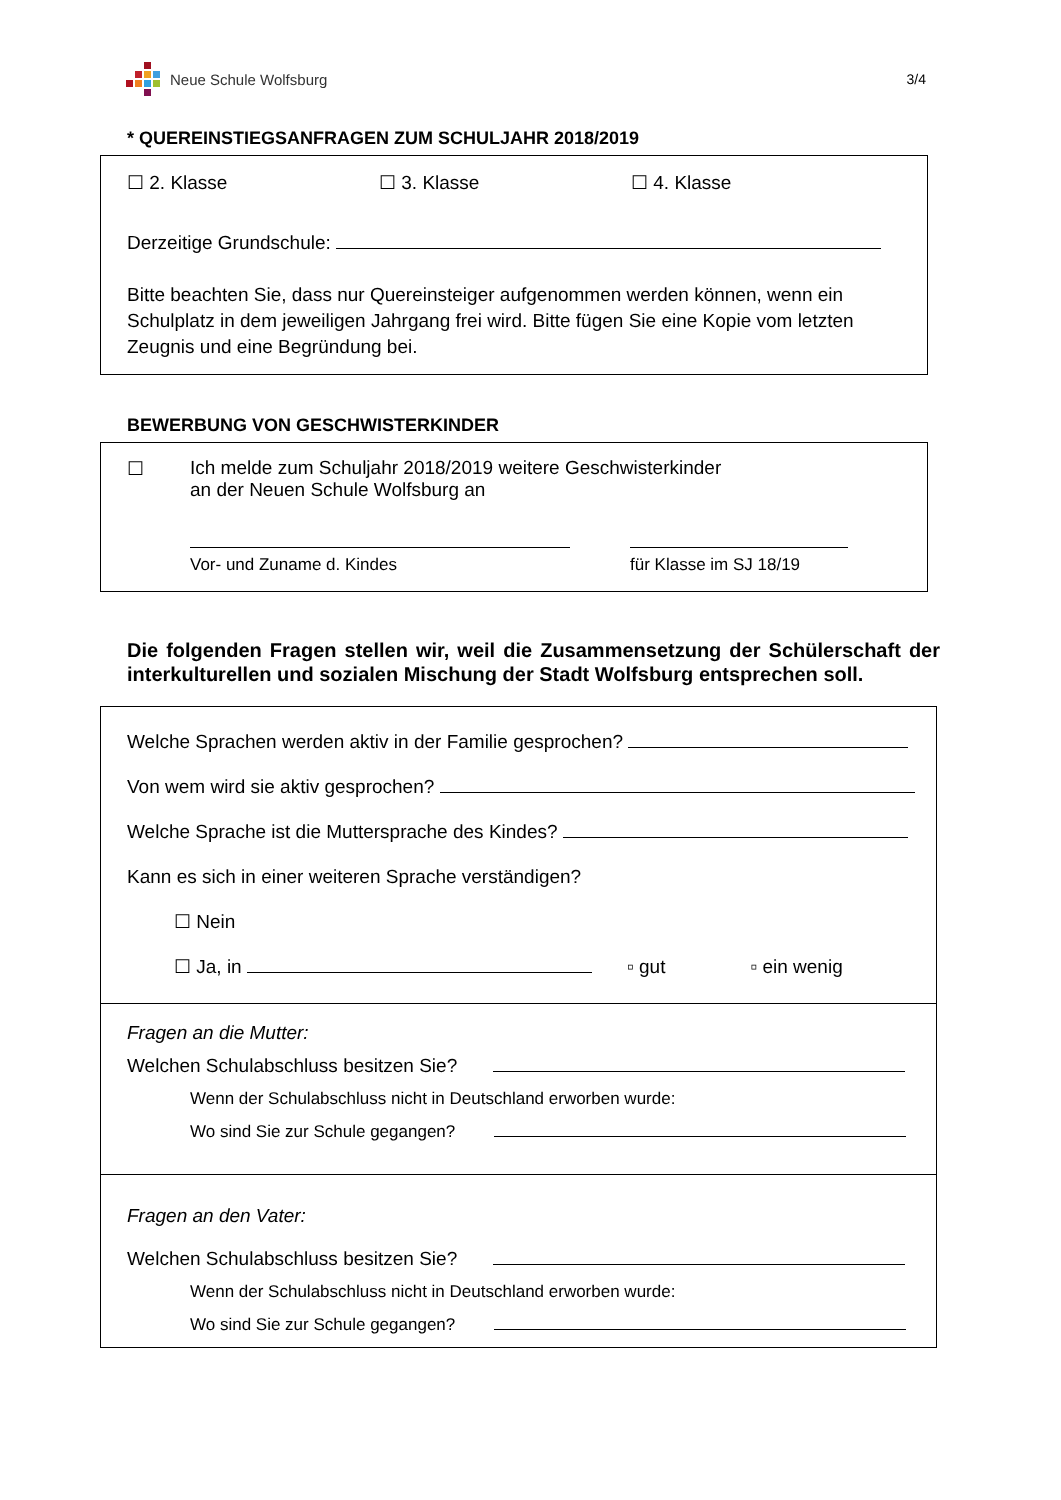Neue Schule Wolfsburg 3/4
* QUEREINSTIEGSANFRAGEN ZUM SCHULJAHR 2018/2019
☐ 2. Klasse ☐ 3. Klasse ☐ 4. Klasse
Derzeitige Grundschule:
Bitte beachten Sie, dass nur Quereinsteiger aufgenommen werden können, wenn ein Schulplatz in dem jeweiligen Jahrgang frei wird. Bitte fügen Sie eine Kopie vom letzten Zeugnis und eine Begründung bei.
BEWERBUNG VON GESCHWISTERKINDER
☐ Ich melde zum Schuljahr 2018/2019 weitere Geschwisterkinder
an der Neuen Schule Wolfsburg an
Vor- und Zuname d. Kindes
für Klasse im SJ 18/19
Die folgenden Fragen stellen wir, weil die Zusammensetzung der Schülerschaft der interkulturellen und sozialen Mischung der Stadt Wolfsburg entsprechen soll.
Welche Sprachen werden aktiv in der Familie gesprochen?
Von wem wird sie aktiv gesprochen?
Welche Sprache ist die Muttersprache des Kindes?
Kann es sich in einer weiteren Sprache verständigen?
☐ Nein
☐ Ja, in ▫ gut ▫ ein wenig
Fragen an die Mutter:
Welchen Schulabschluss besitzen Sie?
Wenn der Schulabschluss nicht in Deutschland erworben wurde:
Wo sind Sie zur Schule gegangen?
Fragen an den Vater:
Welchen Schulabschluss besitzen Sie?
Wenn der Schulabschluss nicht in Deutschland erworben wurde:
Wo sind Sie zur Schule gegangen?